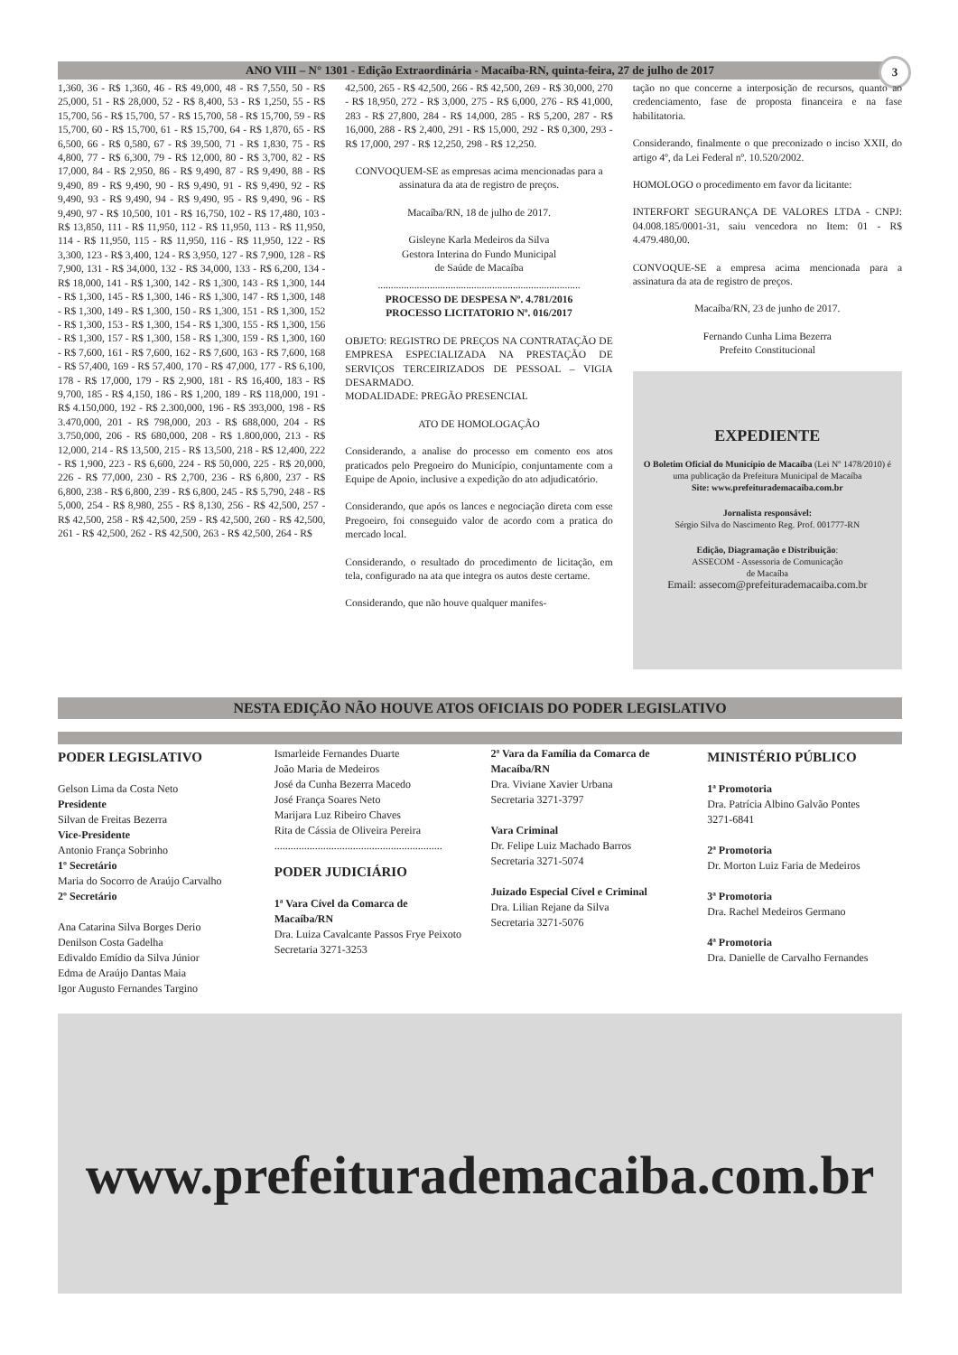ANO VIII – N° 1301 - Edição Extraordinária - Macaíba-RN, quinta-feira, 27 de julho de 2017 3
1,360, 36 - R$ 1,360, 46 - R$ 49,000, 48 - R$ 7,550, 50 - R$ 25,000, 51 - R$ 28,000, 52 - R$ 8,400, 53 - R$ 1,250, 55 - R$ 15,700, 56 - R$ 15,700, 57 - R$ 15,700, 58 - R$ 15,700, 59 - R$ 15,700, 60 - R$ 15,700, 61 - R$ 15,700, 64 - R$ 1,870, 65 - R$ 6,500, 66 - R$ 0,580, 67 - R$ 39,500, 71 - R$ 1,830, 75 - R$ 4,800, 77 - R$ 6,300, 79 - R$ 12,000, 80 - R$ 3,700, 82 - R$ 17,000, 84 - R$ 2,950, 86 - R$ 9,490, 87 - R$ 9,490, 88 - R$ 9,490, 89 - R$ 9,490, 90 - R$ 9,490, 91 - R$ 9,490, 92 - R$ 9,490, 93 - R$ 9,490, 94 - R$ 9,490, 95 - R$ 9,490, 96 - R$ 9,490, 97 - R$ 10,500, 101 - R$ 16,750, 102 - R$ 17,480, 103 - R$ 13,850, 111 - R$ 11,950, 112 - R$ 11,950, 113 - R$ 11,950, 114 - R$ 11,950, 115 - R$ 11,950, 116 - R$ 11,950, 122 - R$ 3,300, 123 - R$ 3,400, 124 - R$ 3,950, 127 - R$ 7,900, 128 - R$ 7,900, 131 - R$ 34,000, 132 - R$ 34,000, 133 - R$ 6,200, 134 - R$ 18,000, 141 - R$ 1,300, 142 - R$ 1,300, 143 - R$ 1,300, 144 - R$ 1,300, 145 - R$ 1,300, 146 - R$ 1,300, 147 - R$ 1,300, 148 - R$ 1,300, 149 - R$ 1,300, 150 - R$ 1,300, 151 - R$ 1,300, 152 - R$ 1,300, 153 - R$ 1,300, 154 - R$ 1,300, 155 - R$ 1,300, 156 - R$ 1,300, 157 - R$ 1,300, 158 - R$ 1,300, 159 - R$ 1,300, 160 - R$ 7,600, 161 - R$ 7,600, 162 - R$ 7,600, 163 - R$ 7,600, 168 - R$ 57,400, 169 - R$ 57,400, 170 - R$ 47,000, 177 - R$ 6,100, 178 - R$ 17,000, 179 - R$ 2,900, 181 - R$ 16,400, 183 - R$ 9,700, 185 - R$ 4,150, 186 - R$ 1,200, 189 - R$ 118,000, 191 - R$ 4.150,000, 192 - R$ 2.300,000, 196 - R$ 393,000, 198 - R$ 3.470,000, 201 - R$ 798,000, 203 - R$ 688,000, 204 - R$ 3.750,000, 206 - R$ 680,000, 208 - R$ 1.800,000, 213 - R$ 12,000, 214 - R$ 13,500, 215 - R$ 13,500, 218 - R$ 12,400, 222 - R$ 1,900, 223 - R$ 6,600, 224 - R$ 50,000, 225 - R$ 20,000, 226 - R$ 77,000, 230 - R$ 2,700, 236 - R$ 6,800, 237 - R$ 6,800, 238 - R$ 6,800, 239 - R$ 6,800, 245 - R$ 5,790, 248 - R$ 5,000, 254 - R$ 8,980, 255 - R$ 8,130, 256 - R$ 42,500, 257 - R$ 42,500, 258 - R$ 42,500, 259 - R$ 42,500, 260 - R$ 42,500, 261 - R$ 42,500, 262 - R$ 42,500, 263 - R$ 42,500, 264 - R$
42,500, 265 - R$ 42,500, 266 - R$ 42,500, 269 - R$ 30,000, 270 - R$ 18,950, 272 - R$ 3,000, 275 - R$ 6,000, 276 - R$ 41,000, 283 - R$ 27,800, 284 - R$ 14,000, 285 - R$ 5,200, 287 - R$ 16,000, 288 - R$ 2,400, 291 - R$ 15,000, 292 - R$ 0,300, 293 - R$ 17,000, 297 - R$ 12,250, 298 - R$ 12,250.
CONVOQUEM-SE as empresas acima mencionadas para a assinatura da ata de registro de preços.
Macaíba/RN, 18 de julho de 2017.
Gisleyne Karla Medeiros da Silva
Gestora Interina do Fundo Municipal
de Saúde de Macaíba
..............................................................................
PROCESSO DE DESPESA Nº. 4.781/2016
PROCESSO LICITATORIO Nº. 016/2017
OBJETO: REGISTRO DE PREÇOS NA CONTRATAÇÃO DE EMPRESA ESPECIALIZADA NA PRESTAÇÃO DE SERVIÇOS TERCEIRIZADOS DE PESSOAL – VIGIA DESARMADO.
MODALIDADE: PREGÃO PRESENCIAL
ATO DE HOMOLOGAÇÃO
Considerando, a analise do processo em comento eos atos praticados pelo Pregoeiro do Município, conjuntamente com a Equipe de Apoio, inclusive a expedição do ato adjudicatório.
Considerando, que após os lances e negociação direta com esse Pregoeiro, foi conseguido valor de acordo com a pratica do mercado local.
Considerando, o resultado do procedimento de licitação, em tela, configurado na ata que integra os autos deste certame.
Considerando, que não houve qualquer manifes-
tação no que concerne a interposição de recursos, quanto ao credenciamento, fase de proposta financeira e na fase habilitatoria.
Considerando, finalmente o que preconizado o inciso XXII, do artigo 4º, da Lei Federal nº. 10.520/2002.
HOMOLOGO o procedimento em favor da licitante:
INTERFORT SEGURANÇA DE VALORES LTDA - CNPJ: 04.008.185/0001-31, saiu vencedora no Item: 01 - R$ 4.479.480,00.
CONVOQUE-SE a empresa acima mencionada para a assinatura da ata de registro de preços.
Macaíba/RN, 23 de junho de 2017.
Fernando Cunha Lima Bezerra
Prefeito Constitucional
EXPEDIENTE
O Boletim Oficial do Município de Macaíba (Lei Nº 1478/2010) é uma publicação da Prefeitura Municipal de Macaíba
Site: www.prefeiturademacaiba.com.br
Jornalista responsável:
Sérgio Silva do Nascimento Reg. Prof. 001777-RN
Edição, Diagramação e Distribuição:
ASSECOM - Assessoria de Comunicação
de Macaíba
Email: assecom@prefeiturademacaiba.com.br
NESTA EDIÇÃO NÃO HOUVE ATOS OFICIAIS DO PODER LEGISLATIVO
PODER LEGISLATIVO
Gelson Lima da Costa Neto
Presidente
Silvan de Freitas Bezerra
Vice-Presidente
Antonio França Sobrinho
1º Secretário
Maria do Socorro de Araújo Carvalho
2º Secretário
Ana Catarina Silva Borges Derio
Denilson Costa Gadelha
Edivaldo Emídio da Silva Júnior
Edma de Araújo Dantas Maia
Igor Augusto Fernandes Targino
Ismarleide Fernandes Duarte
João Maria de Medeiros
José da Cunha Bezerra Macedo
José França Soares Neto
Marijara Luz Ribeiro Chaves
Rita de Cássia de Oliveira Pereira
..............................................................
PODER JUDICIÁRIO
1ª Vara Cível da Comarca de Macaíba/RN
Dra. Luiza Cavalcante Passos Frye Peixoto
Secretaria 3271-3253
2ª Vara da Família da Comarca de Macaíba/RN
Dra. Viviane Xavier Urbana
Secretaria 3271-3797
Vara Criminal
Dr. Felipe Luiz Machado Barros
Secretaria 3271-5074
Juizado Especial Cível e Criminal
Dra. Lilian Rejane da Silva
Secretaria 3271-5076
MINISTÉRIO PÚBLICO
1ª Promotoria
Dra. Patrícia Albino Galvão Pontes
3271-6841
2ª Promotoria
Dr. Morton Luiz Faria de Medeiros
3ª Promotoria
Dra. Rachel Medeiros Germano
4ª Promotoria
Dra. Danielle de Carvalho Fernandes
www.prefeiturademacaiba.com.br